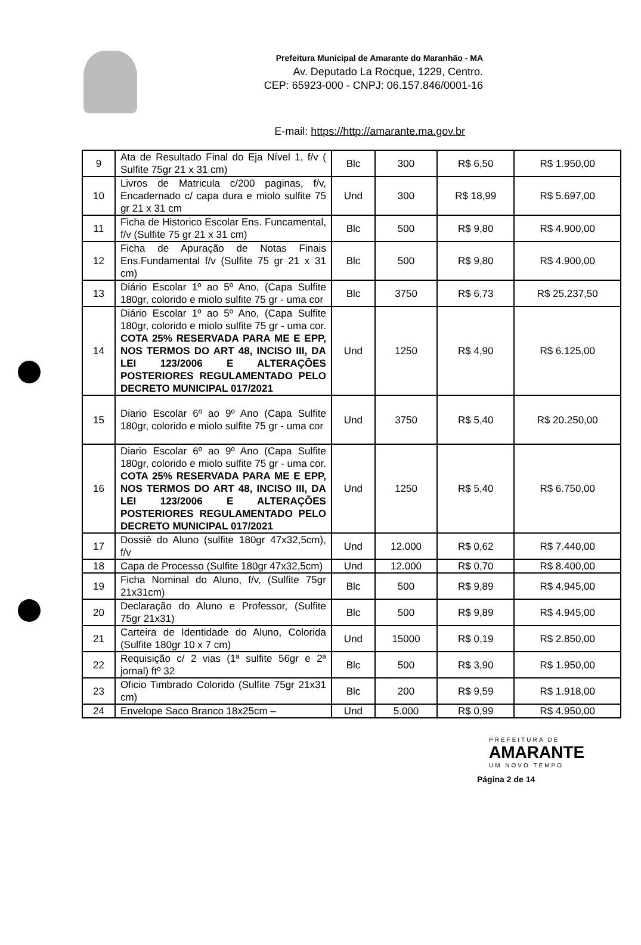Prefeitura Municipal de Amarante do Maranhão - MA
Av. Deputado La Rocque, 1229, Centro.
CEP: 65923-000 - CNPJ: 06.157.846/0001-16
E-mail: https://http://amarante.ma.gov.br
| 9 | Ata de Resultado Final do Eja Nível 1, f/v ( Sulfite 75gr 21 x 31 cm) | Blc | 300 | R$ 6,50 | R$ 1.950,00 |
| 10 | Livros de Matricula c/200 paginas, f/v, Encadernado c/ capa dura e miolo sulfite 75 gr 21 x 31 cm | Und | 300 | R$ 18,99 | R$ 5.697,00 |
| 11 | Ficha de Historico Escolar Ens. Funcamental, f/v (Sulfite 75 gr 21 x 31 cm) | Blc | 500 | R$ 9,80 | R$ 4.900,00 |
| 12 | Ficha de Apuração de Notas Finais Ens.Fundamental f/v (Sulfite 75 gr 21 x 31 cm) | Blc | 500 | R$ 9,80 | R$ 4.900,00 |
| 13 | Diário Escolar 1º ao 5º Ano, (Capa Sulfite 180gr, colorido e miolo sulfite 75 gr - uma cor | Blc | 3750 | R$ 6,73 | R$ 25.237,50 |
| 14 | Diário Escolar 1º ao 5º Ano, (Capa Sulfite 180gr, colorido e miolo sulfite 75 gr - uma cor. COTA 25% RESERVADA PARA ME E EPP, NOS TERMOS DO ART 48, INCISO III, DA LEI 123/2006 E ALTERAÇÕES POSTERIORES REGULAMENTADO PELO DECRETO MUNICIPAL 017/2021 | Und | 1250 | R$ 4,90 | R$ 6.125,00 |
| 15 | Diario Escolar 6º ao 9º Ano (Capa Sulfite 180gr, colorido e miolo sulfite 75 gr - uma cor | Und | 3750 | R$ 5,40 | R$ 20.250,00 |
| 16 | Diario Escolar 6º ao 9º Ano (Capa Sulfite 180gr, colorido e miolo sulfite 75 gr - uma cor. COTA 25% RESERVADA PARA ME E EPP, NOS TERMOS DO ART 48, INCISO III, DA LEI 123/2006 E ALTERAÇÕES POSTERIORES REGULAMENTADO PELO DECRETO MUNICIPAL 017/2021 | Und | 1250 | R$ 5,40 | R$ 6.750,00 |
| 17 | Dossiê do Aluno (sulfite 180gr 47x32,5cm), f/v | Und | 12.000 | R$ 0,62 | R$ 7.440,00 |
| 18 | Capa de Processo (Sulfite 180gr 47x32,5cm) | Und | 12.000 | R$ 0,70 | R$ 8.400,00 |
| 19 | Ficha Nominal do Aluno, f/v, (Sulfite 75gr 21x31cm) | Blc | 500 | R$ 9,89 | R$ 4.945,00 |
| 20 | Declaração do Aluno e Professor, (Sulfite 75gr 21x31) | Blc | 500 | R$ 9,89 | R$ 4.945,00 |
| 21 | Carteira de Identidade do Aluno, Colorida (Sulfite 180gr 10 x 7 cm) | Und | 15000 | R$ 0,19 | R$ 2.850,00 |
| 22 | Requisição c/ 2 vias (1ª sulfite 56gr e 2ª jornal) ftº 32 | Blc | 500 | R$ 3,90 | R$ 1.950,00 |
| 23 | Oficio Timbrado Colorido (Sulfite 75gr 21x31 cm) | Blc | 200 | R$ 9,59 | R$ 1.918,00 |
| 24 | Envelope Saco Branco 18x25cm – | Und | 5.000 | R$ 0,99 | R$ 4.950,00 |
PREFEITURA DE
AMARANTE
UM NOVO TEMPO
Página 2 de 14